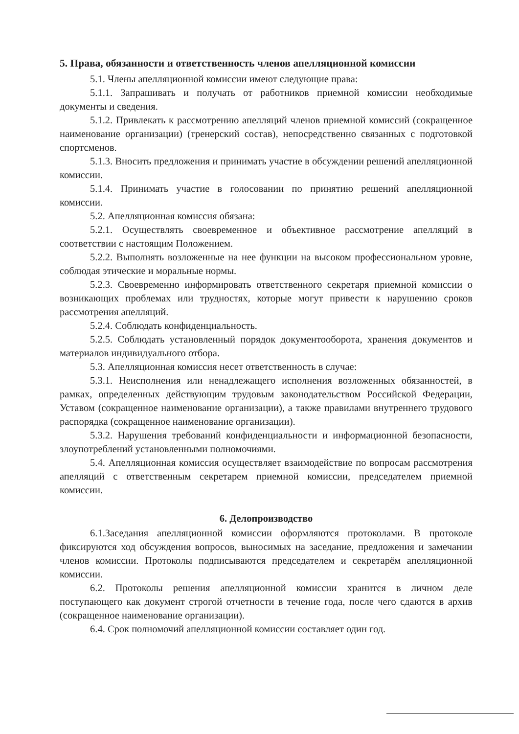5. Права, обязанности и ответственность членов апелляционной комиссии
5.1. Члены апелляционной комиссии имеют следующие права:
5.1.1. Запрашивать и получать от работников приемной комиссии необходимые документы и сведения.
5.1.2. Привлекать к рассмотрению апелляций членов приемной комиссий (сокращенное наименование организации) (тренерский состав), непосредственно связанных с подготовкой спортсменов.
5.1.3. Вносить предложения и принимать участие в обсуждении решений апелляционной комиссии.
5.1.4. Принимать участие в голосовании по принятию решений апелляционной комиссии.
5.2. Апелляционная комиссия обязана:
5.2.1. Осуществлять своевременное и объективное рассмотрение апелляций в соответствии с настоящим Положением.
5.2.2. Выполнять возложенные на нее функции на высоком профессиональном уровне, соблюдая этические и моральные нормы.
5.2.3. Своевременно информировать ответственного секретаря приемной комиссии о возникающих проблемах или трудностях, которые могут привести к нарушению сроков рассмотрения апелляций.
5.2.4. Соблюдать конфиденциальность.
5.2.5. Соблюдать установленный порядок документооборота, хранения документов и материалов индивидуального отбора.
5.3. Апелляционная комиссия несет ответственность в случае:
5.3.1. Неисполнения или ненадлежащего исполнения возложенных обязанностей, в рамках, определенных действующим трудовым законодательством Российской Федерации, Уставом (сокращенное наименование организации), а также правилами внутреннего трудового распорядка (сокращенное наименование организации).
5.3.2. Нарушения требований конфиденциальности и информационной безопасности, злоупотреблений установленными полномочиями.
5.4. Апелляционная комиссия осуществляет взаимодействие по вопросам рассмотрения апелляций с ответственным секретарем приемной комиссии, председателем приемной комиссии.
6. Делопроизводство
6.1.Заседания апелляционной комиссии оформляются протоколами. В протоколе фиксируются ход обсуждения вопросов, выносимых на заседание, предложения и замечании членов комиссии. Протоколы подписываются председателем и секретарём апелляционной комиссии.
6.2. Протоколы решения апелляционной комиссии хранится в личном деле поступающего как документ строгой отчетности в течение года, после чего сдаются в архив (сокращенное наименование организации).
6.4. Срок полномочий апелляционной комиссии составляет один год.